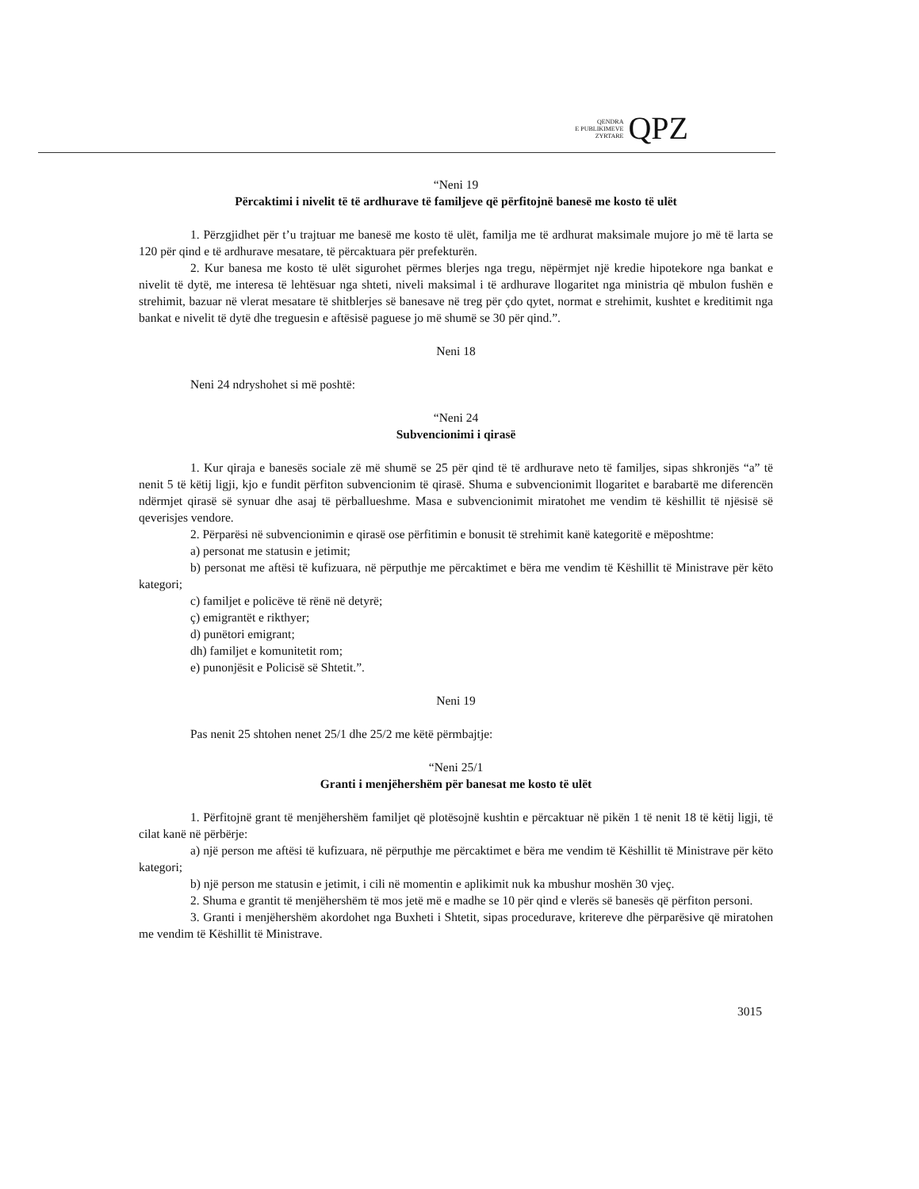QENDRA
E PUBLIKIMEVE
ZYRTARE
QPZ
“Neni 19
Përcaktimi i nivelit të të ardhurave të familjeve që përfitojnë banesë me kosto të ulët
1. Përzgjidhet për t’u trajtuar me banesë me kosto të ulët, familja me të ardhurat maksimale mujore jo më të larta se 120 për qind e të ardhurave mesatare, të përcaktuara për prefekturën.
2. Kur banesa me kosto të ulët sigurohet përmes blerjes nga tregu, nëpërmjet një kredie hipotekore nga bankat e nivelit të dytë, me interesa të lehtësuar nga shteti, niveli maksimal i të ardhurave llogaritet nga ministria që mbulon fushën e strehimit, bazuar në vlerat mesatare të shitblerjes së banesave në treg për çdo qytet, normat e strehimit, kushtet e kreditimit nga bankat e nivelit të dytë dhe treguesin e aftësisë paguese jo më shumë se 30 për qind.”.
Neni 18
Neni 24 ndryshohet si më poshtë:
“Neni 24
Subvencionimi i qirasë
1. Kur qiraja e banesës sociale zë më shumë se 25 për qind të të ardhurave neto të familjes, sipas shkronjës “a” të nenit 5 të këtij ligji, kjo e fundit përfiton subvencionim të qirasë. Shuma e subvencionimit llogaritet e barabartë me diferencën ndërmjet qirasë së synuar dhe asaj të përballueshme. Masa e subvencionimit miratohet me vendim të këshillit të njësisë së qeverisjes vendore.
2. Përparësi në subvencionimin e qirasë ose përfitimin e bonusit të strehimit kanë kategoritë e mëposhtme:
a) personat me statusin e jetimit;
b) personat me aftësi të kufizuara, në përputhje me përcaktimet e bëra me vendim të Këshillit të Ministrave për këto kategori;
c) familjet e policëve të rënë në detyrë;
ç) emigrantët e rikthyer;
d) punëtori emigrant;
dh) familjet e komunitetit rom;
e) punonjësit e Policisë së Shtetit.”.
Neni 19
Pas nenit 25 shtohen nenet 25/1 dhe 25/2 me këtë përmbajtje:
“Neni 25/1
Granti i menjëhershëm për banesat me kosto të ulët
1. Përfitojnë grant të menjëhershëm familjet që plotësojnë kushtin e përcaktuar në pikën 1 të nenit 18 të këtij ligji, të cilat kanë në përbërje:
a) një person me aftësi të kufizuara, në përputhje me përcaktimet e bëra me vendim të Këshillit të Ministrave për këto kategori;
b) një person me statusin e jetimit, i cili në momentin e aplikimit nuk ka mbushur moshën 30 vjeç.
2. Shuma e grantit të menjëhershëm të mos jetë më e madhe se 10 për qind e vlerës së banesës që përfiton personi.
3. Granti i menjëhershëm akordohet nga Buxheti i Shtetit, sipas procedurave, kritereve dhe përparësive që miratohen me vendim të Këshillit të Ministrave.
3015